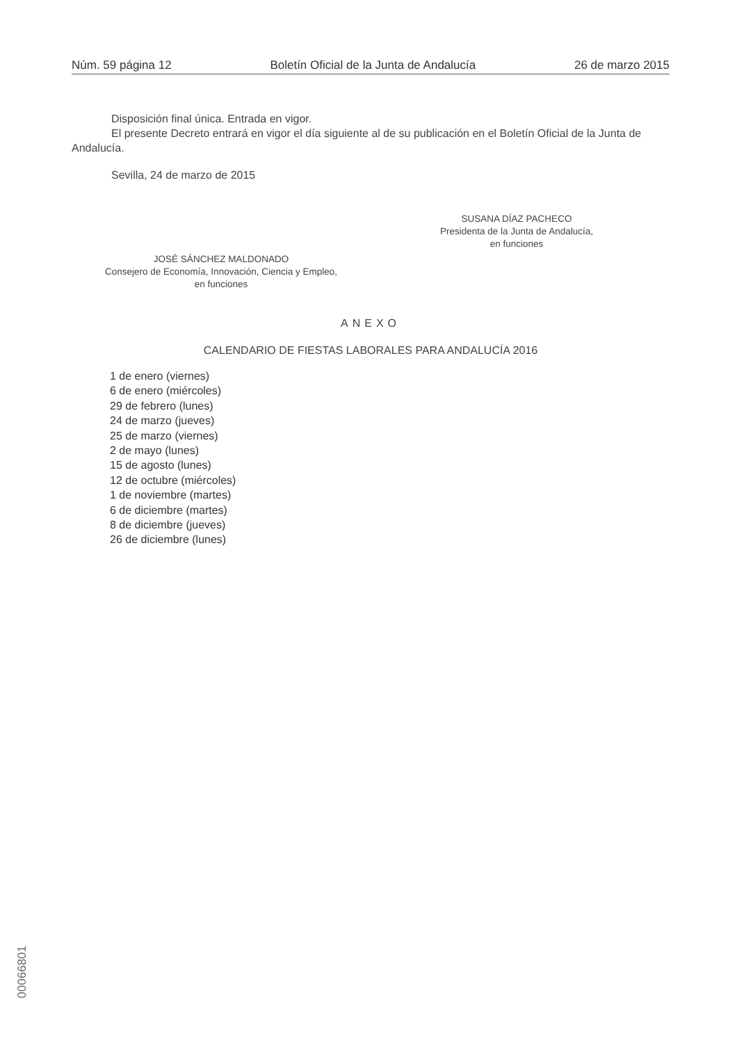Núm. 59 página 12 Boletín Oficial de la Junta de Andalucía 26 de marzo 2015
Disposición final única. Entrada en vigor.
El presente Decreto entrará en vigor el día siguiente al de su publicación en el Boletín Oficial de la Junta de Andalucía.
Sevilla, 24 de marzo de 2015
SUSANA DÍAZ PACHECO
Presidenta de la Junta de Andalucía,
en funciones
JOSÉ SÁNCHEZ MALDONADO
Consejero de Economía, Innovación, Ciencia y Empleo,
en funciones
ANEXO
CALENDARIO DE FIESTAS LABORALES PARA ANDALUCÍA 2016
1 de enero (viernes)
6 de enero (miércoles)
29 de febrero (lunes)
24 de marzo (jueves)
25 de marzo (viernes)
2 de mayo (lunes)
15 de agosto (lunes)
12 de octubre (miércoles)
1 de noviembre (martes)
6 de diciembre (martes)
8 de diciembre (jueves)
26 de diciembre (lunes)
00066801